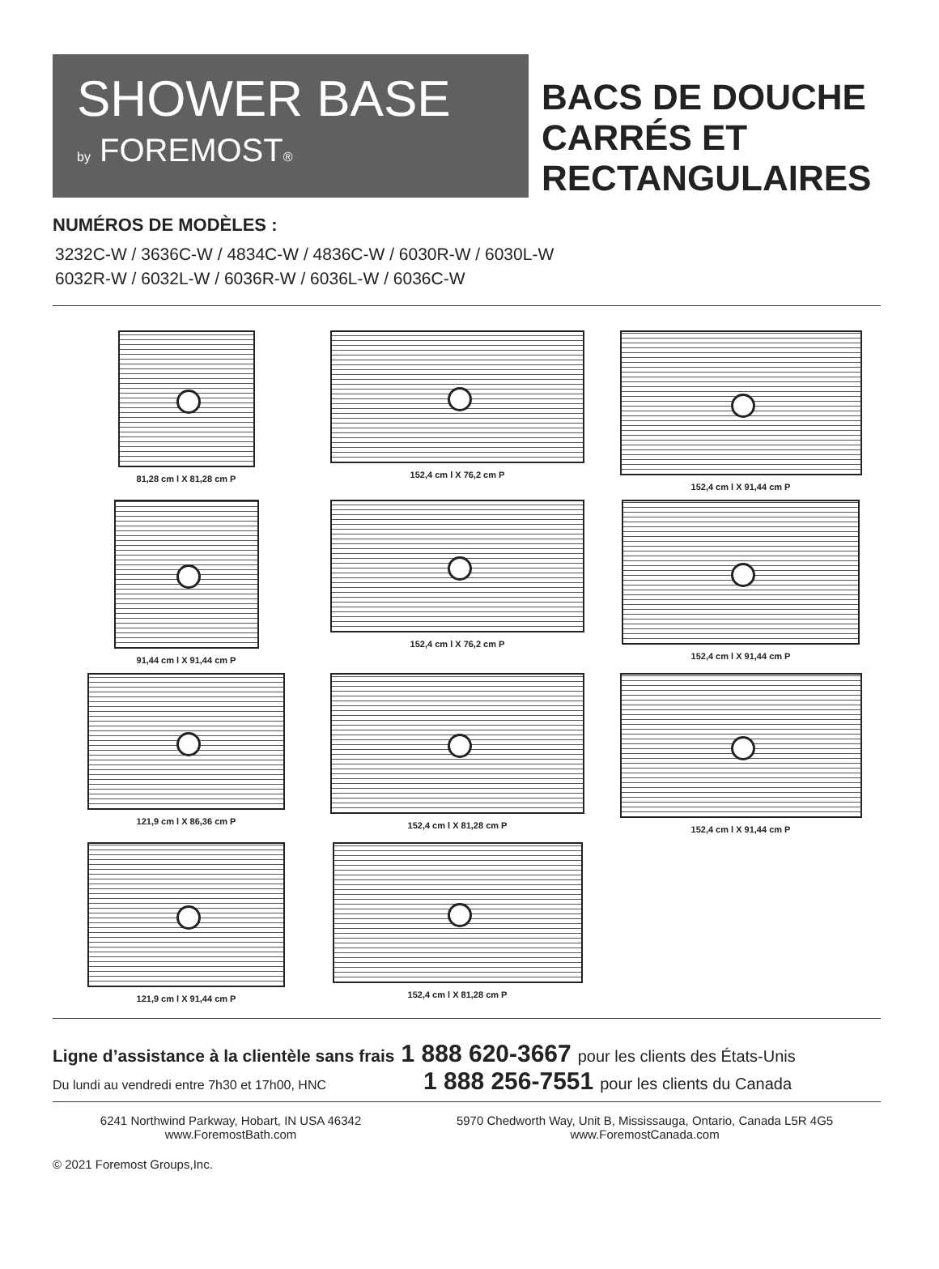SHOWER BASE
by FOREMOST®
BACS DE DOUCHE
CARRÉS ET
RECTANGULAIRES
NUMÉROS DE MODÈLES :
3232C-W / 3636C-W / 4834C-W / 4836C-W / 6030R-W / 6030L-W
6032R-W / 6032L-W / 6036R-W / 6036L-W / 6036C-W
81,28 cm l X 81,28 cm P
152,4 cm l X 76,2 cm P
152,4 cm l X 91,44 cm P
91,44 cm l X 91,44 cm P
152,4 cm l X 76,2 cm P
152,4 cm l X 91,44 cm P
121,9 cm l X 86,36 cm P
152,4 cm l X 81,28 cm P
152,4 cm l X 91,44 cm P
121,9 cm l X 91,44 cm P
152,4 cm l X 81,28 cm P
Ligne d’assistance à la clientèle sans frais 1 888 620-3667 pour les clients des États-Unis
Du lundi au vendredi entre 7h30 et 17h00, HNC 1 888 256-7551 pour les clients du Canada
6241 Northwind Parkway, Hobart, IN USA 46342
www.ForemostBath.com
5970 Chedworth Way, Unit B, Mississauga, Ontario, Canada L5R 4G5
www.ForemostCanada.com
© 2021 Foremost Groups,Inc.